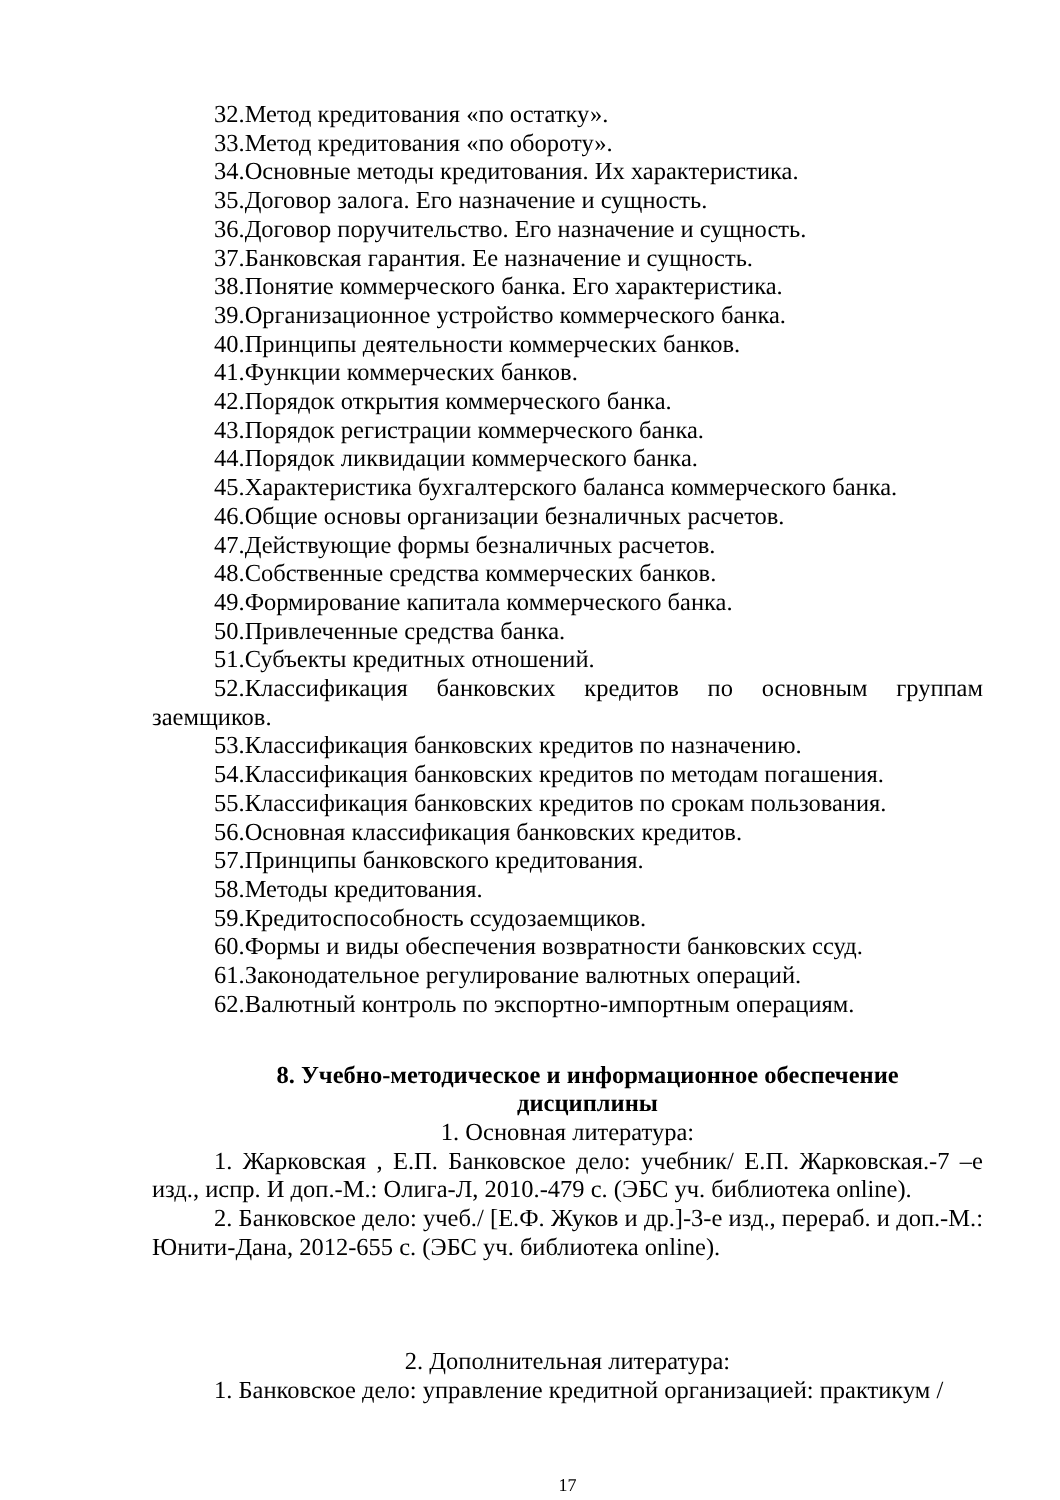32.Метод кредитования «по остатку».
33.Метод кредитования «по обороту».
34.Основные методы кредитования. Их характеристика.
35.Договор залога. Его назначение и сущность.
36.Договор поручительство. Его назначение и сущность.
37.Банковская гарантия. Ее назначение и сущность.
38.Понятие коммерческого банка. Его характеристика.
39.Организационное устройство коммерческого банка.
40.Принципы деятельности коммерческих банков.
41.Функции коммерческих банков.
42.Порядок открытия коммерческого банка.
43.Порядок регистрации коммерческого банка.
44.Порядок ликвидации коммерческого банка.
45.Характеристика бухгалтерского баланса коммерческого банка.
46.Общие основы организации безналичных расчетов.
47.Действующие формы безналичных расчетов.
48.Собственные средства коммерческих банков.
49.Формирование капитала коммерческого банка.
50.Привлеченные средства банка.
51.Субъекты кредитных отношений.
52.Классификация банковских кредитов по основным группам заемщиков.
53.Классификация банковских кредитов по назначению.
54.Классификация банковских кредитов по методам погашения.
55.Классификация банковских кредитов по срокам пользования.
56.Основная классификация банковских кредитов.
57.Принципы банковского кредитования.
58.Методы кредитования.
59.Кредитоспособность ссудозаемщиков.
60.Формы и виды обеспечения возвратности банковских ссуд.
61.Законодательное регулирование валютных операций.
62.Валютный контроль по экспортно-импортным операциям.
8. Учебно-методическое и информационное обеспечение
дисциплины
1. Основная литература:
1. Жарковская , Е.П. Банковское дело: учебник/ Е.П. Жарковская.-7 –е изд., испр. И доп.-М.: Олига-Л, 2010.-479 с. (ЭБС уч. библиотека online).
2. Банковское дело: учеб./ [Е.Ф. Жуков и др.]-3-е изд., перераб. и доп.-М.: Юнити-Дана, 2012-655 с. (ЭБС уч. библиотека online).
2. Дополнительная литература:
1. Банковское дело: управление кредитной организацией: практикум /
17